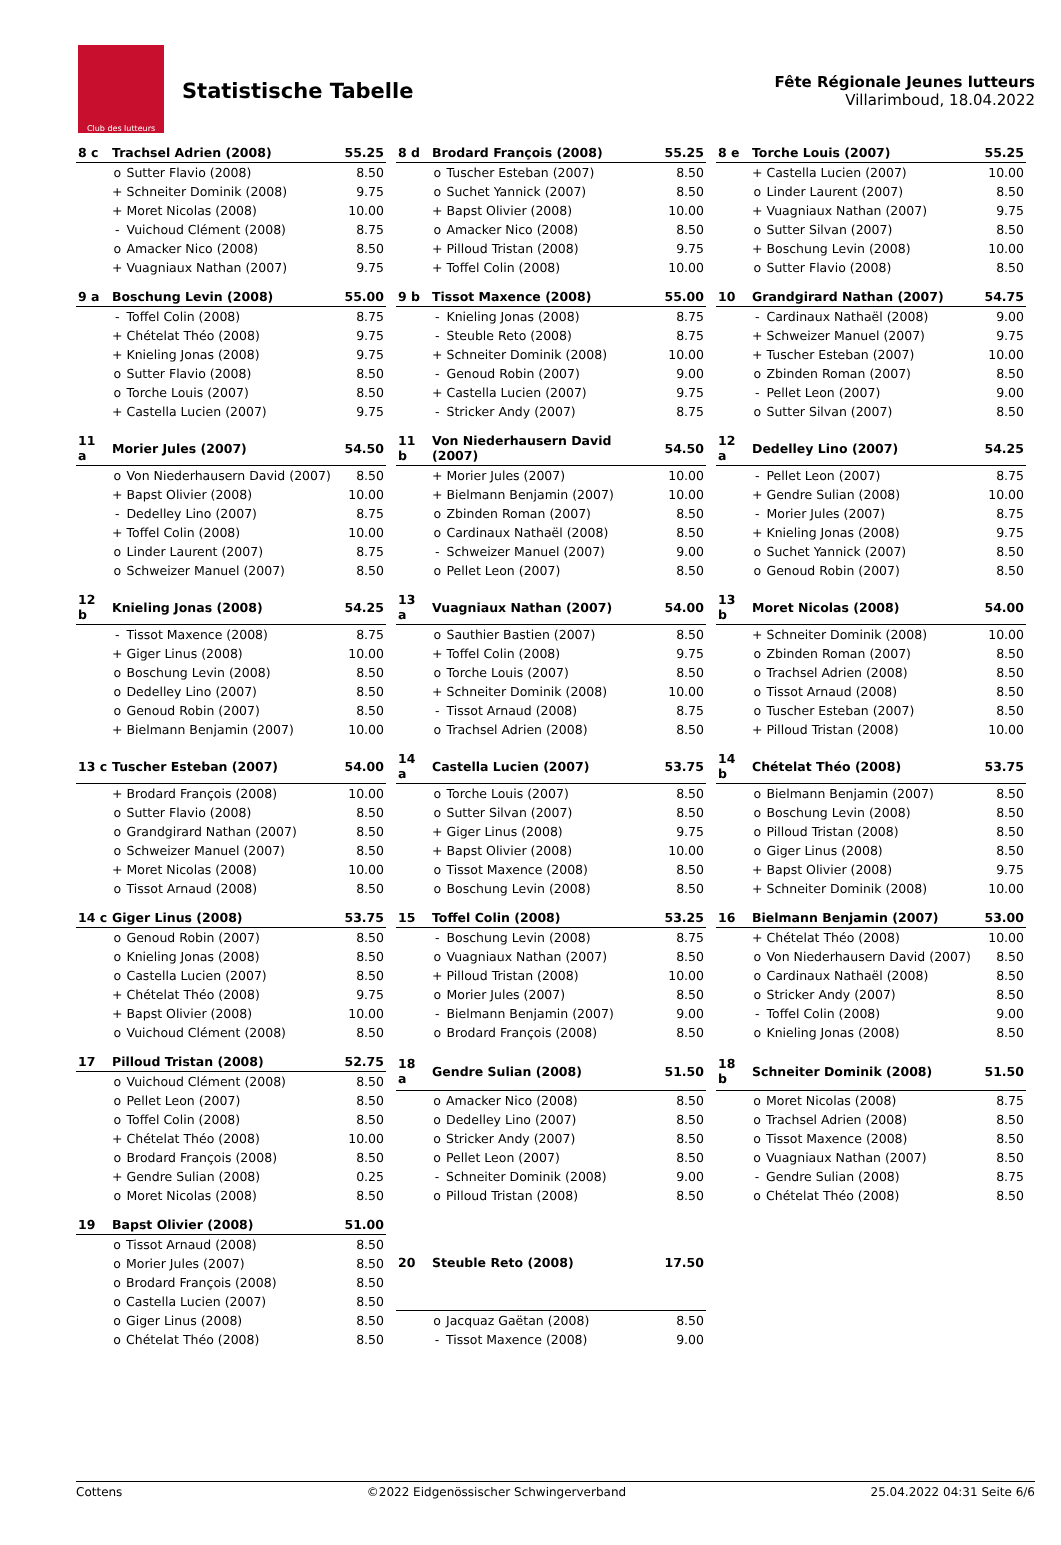Club des lutteurs
Statistische Tabelle
Fête Régionale Jeunes lutteurs
Villarimboud, 18.04.2022
| 8 c | Trachsel Adrien (2008) | | 55.25 |
| --- | --- | --- | --- |
| | o | Sutter Flavio (2008) | 8.50 |
| | + | Schneiter Dominik (2008) | 9.75 |
| | + | Moret Nicolas (2008) | 10.00 |
| | - | Vuichoud Clément (2008) | 8.75 |
| | o | Amacker Nico (2008) | 8.50 |
| | + | Vuagniaux Nathan (2007) | 9.75 |
| 8 d | Brodard François (2008) | | 55.25 |
| --- | --- | --- | --- |
| | o | Tuscher Esteban (2007) | 8.50 |
| | o | Suchet Yannick (2007) | 8.50 |
| | + | Bapst Olivier (2008) | 10.00 |
| | o | Amacker Nico (2008) | 8.50 |
| | + | Pilloud Tristan (2008) | 9.75 |
| | + | Toffel Colin (2008) | 10.00 |
| 8 e | Torche Louis (2007) | | 55.25 |
| --- | --- | --- | --- |
| | + | Castella Lucien (2007) | 10.00 |
| | o | Linder Laurent (2007) | 8.50 |
| | + | Vuagniaux Nathan (2007) | 9.75 |
| | o | Sutter Silvan (2007) | 8.50 |
| | + | Boschung Levin (2008) | 10.00 |
| | o | Sutter Flavio (2008) | 8.50 |
| 9 a | Boschung Levin (2008) | | 55.00 |
| --- | --- | --- | --- |
| | - | Toffel Colin (2008) | 8.75 |
| | + | Chételat Théo (2008) | 9.75 |
| | + | Knieling Jonas (2008) | 9.75 |
| | o | Sutter Flavio (2008) | 8.50 |
| | o | Torche Louis (2007) | 8.50 |
| | + | Castella Lucien (2007) | 9.75 |
| 9 b | Tissot Maxence (2008) | | 55.00 |
| --- | --- | --- | --- |
| | - | Knieling Jonas (2008) | 8.75 |
| | - | Steuble Reto (2008) | 8.75 |
| | + | Schneiter Dominik (2008) | 10.00 |
| | - | Genoud Robin (2007) | 9.00 |
| | + | Castella Lucien (2007) | 9.75 |
| | - | Stricker Andy (2007) | 8.75 |
| 10 | Grandgirard Nathan (2007) | | 54.75 |
| --- | --- | --- | --- |
| | - | Cardinaux Nathaël (2008) | 9.00 |
| | + | Schweizer Manuel (2007) | 9.75 |
| | + | Tuscher Esteban (2007) | 10.00 |
| | o | Zbinden Roman (2007) | 8.50 |
| | - | Pellet Leon (2007) | 9.00 |
| | o | Sutter Silvan (2007) | 8.50 |
| 11 a | Morier Jules (2007) | | 54.50 |
| --- | --- | --- | --- |
| | o | Von Niederhausern David (2007) | 8.50 |
| | + | Bapst Olivier (2008) | 10.00 |
| | - | Dedelley Lino (2007) | 8.75 |
| | + | Toffel Colin (2008) | 10.00 |
| | o | Linder Laurent (2007) | 8.75 |
| | o | Schweizer Manuel (2007) | 8.50 |
| 11 b | Von Niederhausern David (2007) | | 54.50 |
| --- | --- | --- | --- |
| | + | Morier Jules (2007) | 10.00 |
| | + | Bielmann Benjamin (2007) | 10.00 |
| | o | Zbinden Roman (2007) | 8.50 |
| | o | Cardinaux Nathaël (2008) | 8.50 |
| | - | Schweizer Manuel (2007) | 9.00 |
| | o | Pellet Leon (2007) | 8.50 |
| 12 a | Dedelley Lino (2007) | | 54.25 |
| --- | --- | --- | --- |
| | - | Pellet Leon (2007) | 8.75 |
| | + | Gendre Sulian (2008) | 10.00 |
| | - | Morier Jules (2007) | 8.75 |
| | + | Knieling Jonas (2008) | 9.75 |
| | o | Suchet Yannick (2007) | 8.50 |
| | o | Genoud Robin (2007) | 8.50 |
| 12 b | Knieling Jonas (2008) | | 54.25 |
| --- | --- | --- | --- |
| | - | Tissot Maxence (2008) | 8.75 |
| | + | Giger Linus (2008) | 10.00 |
| | o | Boschung Levin (2008) | 8.50 |
| | o | Dedelley Lino (2007) | 8.50 |
| | o | Genoud Robin (2007) | 8.50 |
| | + | Bielmann Benjamin (2007) | 10.00 |
| 13 a | Vuagniaux Nathan (2007) | | 54.00 |
| --- | --- | --- | --- |
| | o | Sauthier Bastien (2007) | 8.50 |
| | + | Toffel Colin (2008) | 9.75 |
| | o | Torche Louis (2007) | 8.50 |
| | + | Schneiter Dominik (2008) | 10.00 |
| | - | Tissot Arnaud (2008) | 8.75 |
| | o | Trachsel Adrien (2008) | 8.50 |
| 13 b | Moret Nicolas (2008) | | 54.00 |
| --- | --- | --- | --- |
| | + | Schneiter Dominik (2008) | 10.00 |
| | o | Zbinden Roman (2007) | 8.50 |
| | o | Trachsel Adrien (2008) | 8.50 |
| | o | Tissot Arnaud (2008) | 8.50 |
| | o | Tuscher Esteban (2007) | 8.50 |
| | + | Pilloud Tristan (2008) | 10.00 |
| 13 c | Tuscher Esteban (2007) | | 54.00 |
| --- | --- | --- | --- |
| | + | Brodard François (2008) | 10.00 |
| | o | Sutter Flavio (2008) | 8.50 |
| | o | Grandgirard Nathan (2007) | 8.50 |
| | o | Schweizer Manuel (2007) | 8.50 |
| | + | Moret Nicolas (2008) | 10.00 |
| | o | Tissot Arnaud (2008) | 8.50 |
| 14 a | Castella Lucien (2007) | | 53.75 |
| --- | --- | --- | --- |
| | o | Torche Louis (2007) | 8.50 |
| | o | Sutter Silvan (2007) | 8.50 |
| | + | Giger Linus (2008) | 9.75 |
| | + | Bapst Olivier (2008) | 10.00 |
| | o | Tissot Maxence (2008) | 8.50 |
| | o | Boschung Levin (2008) | 8.50 |
| 14 b | Chételat Théo (2008) | | 53.75 |
| --- | --- | --- | --- |
| | o | Bielmann Benjamin (2007) | 8.50 |
| | o | Boschung Levin (2008) | 8.50 |
| | o | Pilloud Tristan (2008) | 8.50 |
| | o | Giger Linus (2008) | 8.50 |
| | + | Bapst Olivier (2008) | 9.75 |
| | + | Schneiter Dominik (2008) | 10.00 |
| 14 c | Giger Linus (2008) | | 53.75 |
| --- | --- | --- | --- |
| | o | Genoud Robin (2007) | 8.50 |
| | o | Knieling Jonas (2008) | 8.50 |
| | o | Castella Lucien (2007) | 8.50 |
| | + | Chételat Théo (2008) | 9.75 |
| | + | Bapst Olivier (2008) | 10.00 |
| | o | Vuichoud Clément (2008) | 8.50 |
| 15 | Toffel Colin (2008) | | 53.25 |
| --- | --- | --- | --- |
| | - | Boschung Levin (2008) | 8.75 |
| | o | Vuagniaux Nathan (2007) | 8.50 |
| | + | Pilloud Tristan (2008) | 10.00 |
| | o | Morier Jules (2007) | 8.50 |
| | - | Bielmann Benjamin (2007) | 9.00 |
| | o | Brodard François (2008) | 8.50 |
| 16 | Bielmann Benjamin (2007) | | 53.00 |
| --- | --- | --- | --- |
| | + | Chételat Théo (2008) | 10.00 |
| | o | Von Niederhausern David (2007) | 8.50 |
| | o | Cardinaux Nathaël (2008) | 8.50 |
| | o | Stricker Andy (2007) | 8.50 |
| | - | Toffel Colin (2008) | 9.00 |
| | o | Knieling Jonas (2008) | 8.50 |
| 17 | Pilloud Tristan (2008) | | 52.75 |
| --- | --- | --- | --- |
| | o | Vuichoud Clément (2008) | 8.50 |
| | o | Pellet Leon (2007) | 8.50 |
| | o | Toffel Colin (2008) | 8.50 |
| | + | Chételat Théo (2008) | 10.00 |
| | o | Brodard François (2008) | 8.50 |
| | + | Gendre Sulian (2008) | 0.25 |
| | o | Moret Nicolas (2008) | 8.50 |
| 18 a | Gendre Sulian (2008) | | 51.50 |
| --- | --- | --- | --- |
| | o | Amacker Nico (2008) | 8.50 |
| | o | Dedelley Lino (2007) | 8.50 |
| | o | Stricker Andy (2007) | 8.50 |
| | o | Pellet Leon (2007) | 8.50 |
| | - | Schneiter Dominik (2008) | 9.00 |
| | o | Pilloud Tristan (2008) | 8.50 |
| 18 b | Schneiter Dominik (2008) | | 51.50 |
| --- | --- | --- | --- |
| | o | Moret Nicolas (2008) | 8.75 |
| | o | Trachsel Adrien (2008) | 8.50 |
| | o | Tissot Maxence (2008) | 8.50 |
| | o | Vuagniaux Nathan (2007) | 8.50 |
| | - | Gendre Sulian (2008) | 8.75 |
| | o | Chételat Théo (2008) | 8.50 |
| 19 | Bapst Olivier (2008) | | 51.00 |
| --- | --- | --- | --- |
| | o | Tissot Arnaud (2008) | 8.50 |
| | o | Morier Jules (2007) | 8.50 |
| | o | Brodard François (2008) | 8.50 |
| | o | Castella Lucien (2007) | 8.50 |
| | o | Giger Linus (2008) | 8.50 |
| | o | Chételat Théo (2008) | 8.50 |
| 20 | Steuble Reto (2008) | | 17.50 |
| --- | --- | --- | --- |
| | o | Jacquaz Gaëtan (2008) | 8.50 |
| | - | Tissot Maxence (2008) | 9.00 |
Cottens ©2022 Eidgenössischer Schwingerverband 25.04.2022 04:31 Seite 6/6